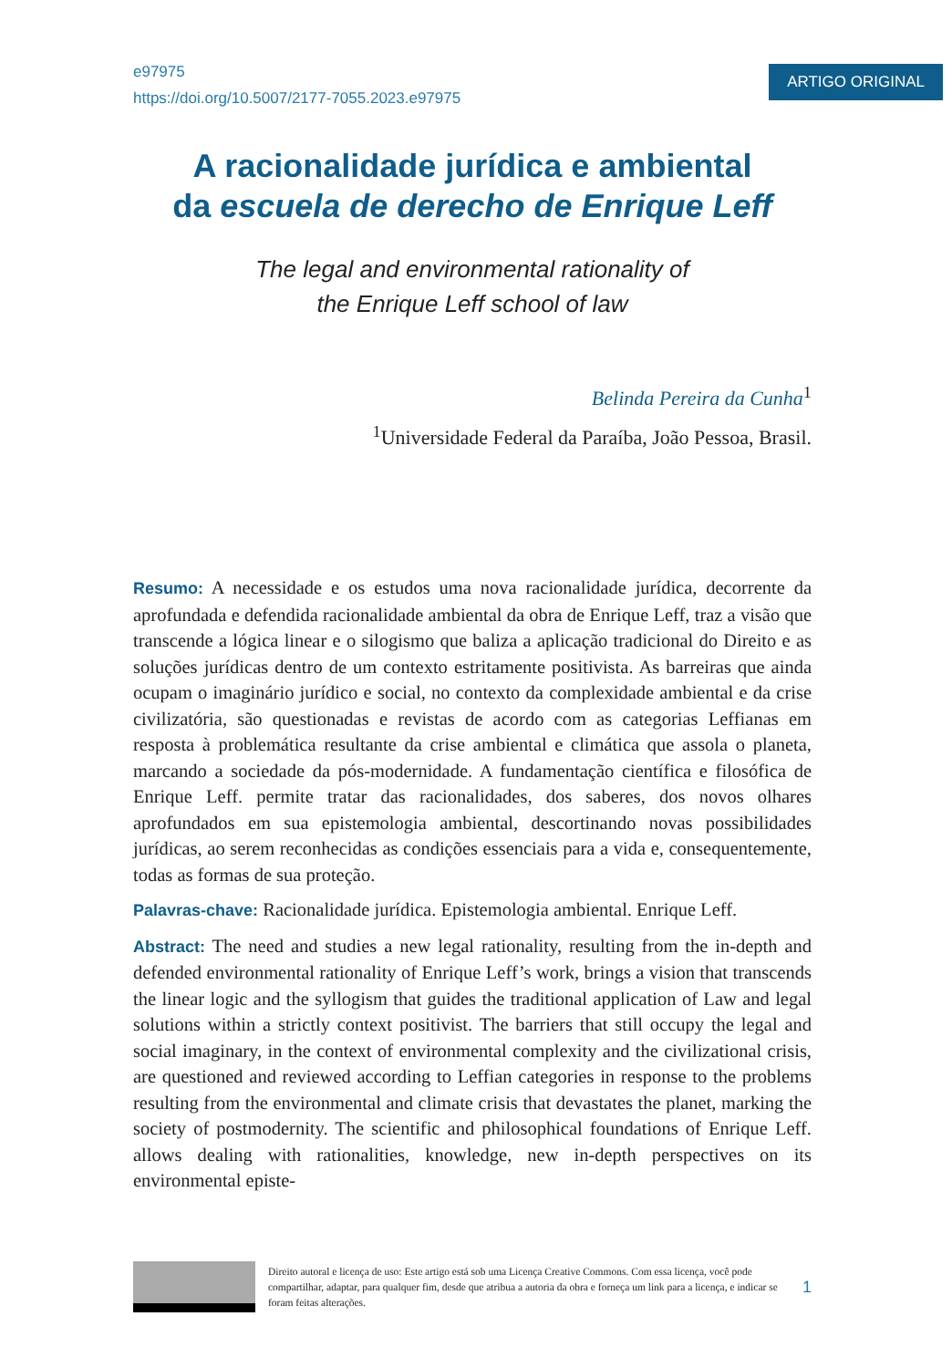e97975
https://doi.org/10.5007/2177-7055.2023.e97975
ARTIGO ORIGINAL
A racionalidade jurídica e ambiental
da escuela de derecho de Enrique Leff
The legal and environmental rationality of
the Enrique Leff school of law
Belinda Pereira da Cunha<sup>1</sup>
<sup>1</sup> Universidade Federal da Paraíba, João Pessoa, Brasil.
Resumo: A necessidade e os estudos uma nova racionalidade jurídica, decorrente da aprofundada e defendida racionalidade ambiental da obra de Enrique Leff, traz a visão que transcende a lógica linear e o silogismo que baliza a aplicação tradicional do Direito e as soluções jurídicas dentro de um contexto estritamente positivista. As barreiras que ainda ocupam o imaginário jurídico e social, no contexto da complexidade ambiental e da crise civilizatória, são questionadas e revistas de acordo com as categorias Leffianas em resposta à problemática resultante da crise ambiental e climática que assola o planeta, marcando a sociedade da pós-modernidade. A fundamentação científica e filosófica de Enrique Leff. permite tratar das racionalidades, dos saberes, dos novos olhares aprofundados em sua epistemologia ambiental, descortinando novas possibilidades jurídicas, ao serem reconhecidas as condições essenciais para a vida e, consequentemente, todas as formas de sua proteção.
Palavras-chave: Racionalidade jurídica. Epistemologia ambiental. Enrique Leff.
Abstract: The need and studies a new legal rationality, resulting from the in-depth and defended environmental rationality of Enrique Leff’s work, brings a vision that transcends the linear logic and the syllogism that guides the traditional application of Law and legal solutions within a strictly context positivist. The barriers that still occupy the legal and social imaginary, in the context of environmental complexity and the civilizational crisis, are questioned and reviewed according to Leffian categories in response to the problems resulting from the environmental and climate crisis that devastates the planet, marking the society of postmodernity. The scientific and philosophical foundations of Enrique Leff. allows dealing with rationalities, knowledge, new in-depth perspectives on its environmental episte-
Direito autoral e licença de uso: Este artigo está sob uma Licença Creative Commons. Com essa licença, você pode compartilhar, adaptar, para qualquer fim, desde que atribua a autoria da obra e forneça um link para a licença, e indicar se foram feitas alterações. 1